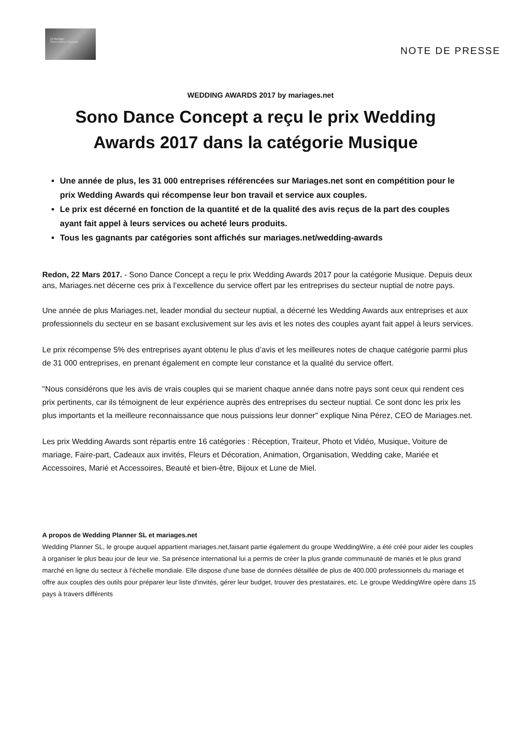Dj Mariage
Sono Dance Concept
NOTE DE PRESSE
WEDDING AWARDS 2017 by mariages.net
Sono Dance Concept a reçu le prix Wedding Awards 2017 dans la catégorie Musique
Une année de plus, les 31 000 entreprises référencées sur Mariages.net sont en compétition pour le prix Wedding Awards qui récompense leur bon travail et service aux couples.
Le prix est décerné en fonction de la quantité et de la qualité des avis reçus de la part des couples ayant fait appel à leurs services ou acheté leurs produits.
Tous les gagnants par catégories sont affichés sur mariages.net/wedding-awards
Redon, 22 Mars 2017. - Sono Dance Concept a reçu le prix Wedding Awards 2017 pour la catégorie Musique. Depuis deux ans, Mariages.net décerne ces prix à l’excellence du service offert par les entreprises du secteur nuptial de notre pays.
Une année de plus Mariages.net, leader mondial du secteur nuptial, a décerné les Wedding Awards aux entreprises et aux professionnels du secteur en se basant exclusivement sur les avis et les notes des couples ayant fait appel à leurs services.
Le prix récompense 5% des entreprises ayant obtenu le plus d’avis et les meilleures notes de chaque catégorie parmi plus de 31 000 entreprises, en prenant également en compte leur constance et la qualité du service offert.
"Nous considérons que les avis de vrais couples qui se marient chaque année dans notre pays sont ceux qui rendent ces prix pertinents, car ils témoignent de leur expérience auprès des entreprises du secteur nuptial. Ce sont donc les prix les plus importants et la meilleure reconnaissance que nous puissions leur donner" explique Nina Pérez, CEO de Mariages.net.
Les prix Wedding Awards sont répartis entre 16 catégories : Réception, Traiteur, Photo et Vidéo, Musique, Voiture de mariage, Faire-part, Cadeaux aux invités, Fleurs et Décoration, Animation, Organisation, Wedding cake, Mariée et Accessoires, Marié et Accessoires, Beauté et bien-être, Bijoux et Lune de Miel.
A propos de Wedding Planner SL et mariages.net
Wedding Planner SL, le groupe auquel appartient mariages.net,faisant partie également du groupe WeddingWire, a été créé pour aider les couples à organiser le plus beau jour de leur vie. Sa présence international lui a permis de créer la plus grande communauté de mariés et le plus grand marché en ligne du secteur à l'échelle mondiale. Elle dispose d'une base de données détaillée de plus de 400.000 professionnels du mariage et offre aux couples des outils pour préparer leur liste d'invités, gérer leur budget, trouver des prestataires, etc. Le groupe WeddingWire opère dans 15 pays à travers différents